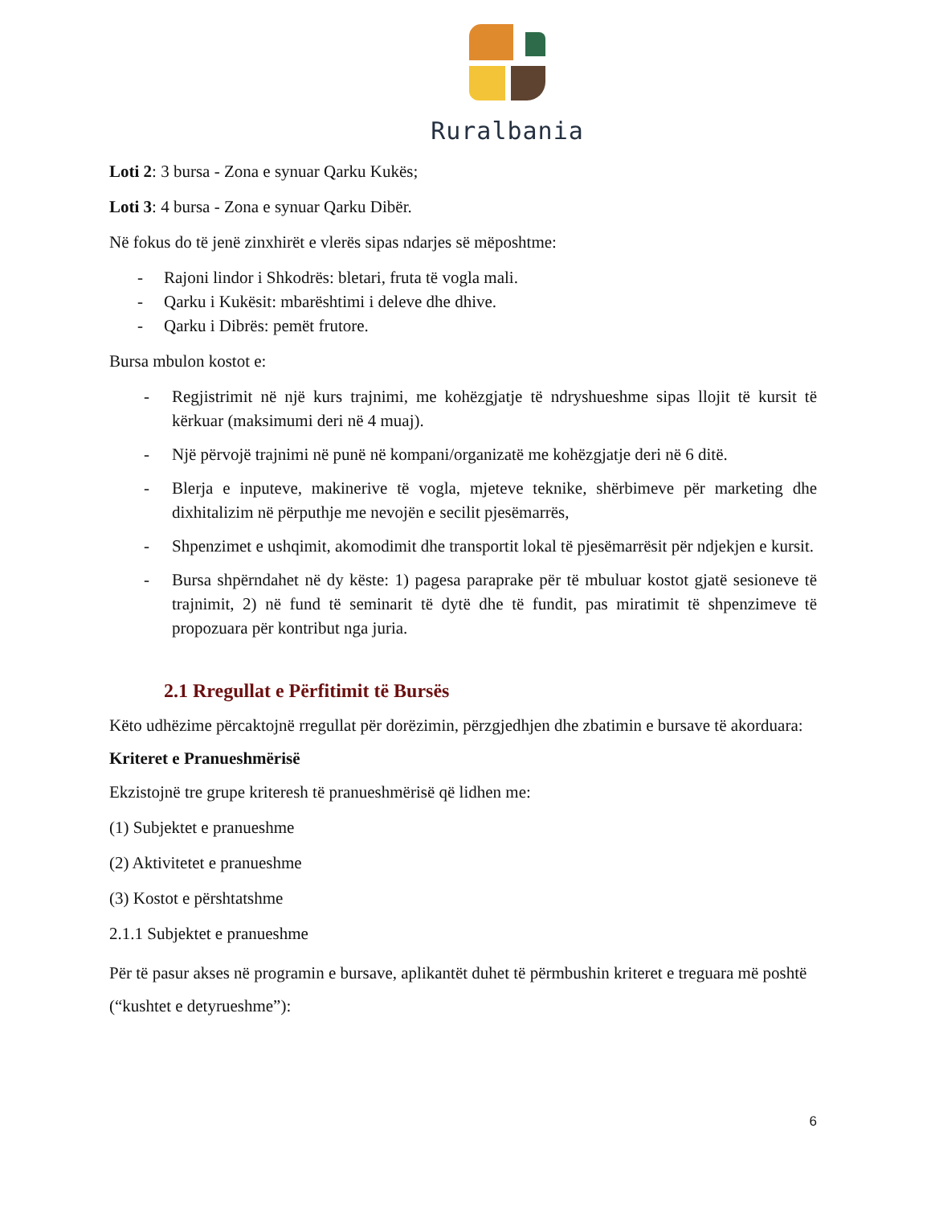Ruralbania
Loti 2: 3 bursa - Zona e synuar Qarku Kukës;
Loti 3: 4 bursa - Zona e synuar Qarku Dibër.
Në fokus do të jenë zinxhirët e vlerës sipas ndarjes së mëposhtme:
- Rajoni lindor i Shkodrës: bletari, fruta të vogla mali.
- Qarku i Kukësit: mbarështimi i deleve dhe dhive.
- Qarku i Dibrës: pemët frutore.
Bursa mbulon kostot e:
- Regjistrimit në një kurs trajnimi, me kohëzgjatje të ndryshueshme sipas llojit të kursit të kërkuar (maksimumi deri në 4 muaj).
- Një përvojë trajnimi në punë në kompani/organizatë me kohëzgjatje deri në 6 ditë.
- Blerja e inputeve, makinerive të vogla, mjeteve teknike, shërbimeve për marketing dhe dixhitalizim në përputhje me nevojën e secilit pjesëmarrës,
- Shpenzimet e ushqimit, akomodimit dhe transportit lokal të pjesëmarrësit për ndjekjen e kursit.
- Bursa shpërndahet në dy këste: 1) pagesa paraprake për të mbuluar kostot gjatë sesioneve të trajnimit, 2) në fund të seminarit të dytë dhe të fundit, pas miratimit të shpenzimeve të propozuara për kontribut nga juria.
2.1 Rregullat e Përfitimit të Bursës
Këto udhëzime përcaktojnë rregullat për dorëzimin, përzgjedhjen dhe zbatimin e bursave të akorduara:
Kriteret e Pranueshmërisë
Ekzistojnë tre grupe kriteresh të pranueshmërisë që lidhen me:
(1) Subjektet e pranueshme
(2) Aktivitetet e pranueshme
(3) Kostot e përshtatshme
2.1.1 Subjektet e pranueshme
Për të pasur akses në programin e bursave, aplikantët duhet të përmbushin kriteret e treguara më poshtë (“kushtet e detyrueshme”):
6